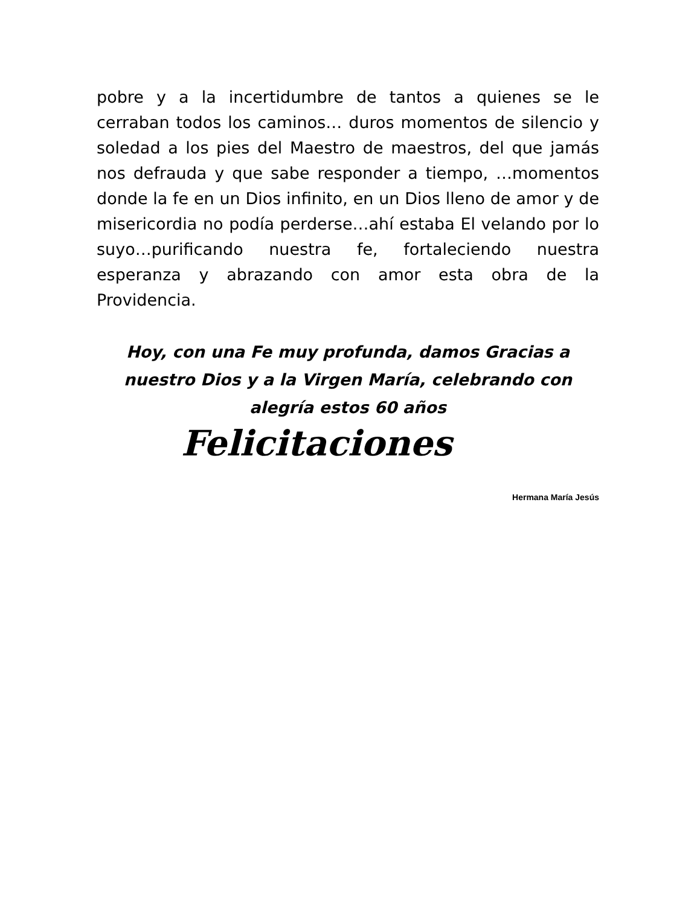pobre y a la incertidumbre de tantos a quienes se le cerraban todos los caminos… duros momentos de silencio y soledad a los pies del Maestro de maestros, del que jamás nos defrauda y que sabe responder a tiempo, …momentos donde la fe en un Dios infinito, en un Dios lleno de amor y de misericordia no podía perderse…ahí estaba El velando por lo suyo…purificando nuestra fe, fortaleciendo nuestra esperanza y abrazando con amor esta obra de la Providencia.
Hoy, con una Fe muy profunda, damos Gracias a nuestro Dios y a la Virgen María, celebrando con alegría estos 60 años
Felicitaciones
Hermana María Jesús